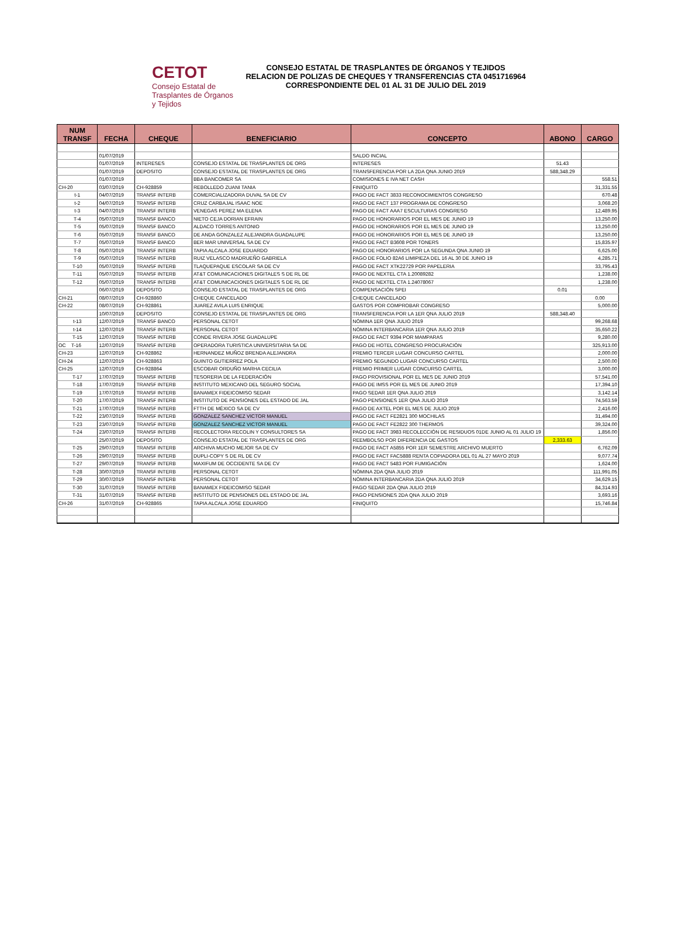CETOT
Consejo Estatal de Trasplantes de Órganos y Tejidos
CONSEJO ESTATAL DE TRASPLANTES DE ÓRGANOS Y TEJIDOS
RELACION DE POLIZAS DE CHEQUES Y TRANSFERENCIAS CTA 0451716964
CORRESPONDIENTE DEL 01 AL 31 DE JULIO DEL 2019
| NUM TRANSF | FECHA | CHEQUE | BENEFICIARIO | CONCEPTO | ABONO | CARGO |
| --- | --- | --- | --- | --- | --- | --- |
| | 01/07/2019 | | | SALDO INCIAL | | |
| | 01/07/2019 | INTERESES | CONSEJO ESTATAL DE TRASPLANTES DE ORG | INTERESES | 51.43 | |
| | 01/07/2019 | DEPOSITO | CONSEJO ESTATAL DE TRASPLANTES DE ORG | TRANSFERENCIA POR LA 2DA QNA JUNIO 2019 | 588,348.29 | |
| | 01/07/2019 | | BBA BANCOMER SA | COMISIONES E IVA NET CASH | | 558.51 |
| CH-20 | 03/07/2019 | CH-928859 | REBOLLEDO ZUANI TANIA | FINIQUITO | | 31,331.55 |
| t-1 | 04/07/2019 | TRANSF INTERB | COMERCIALIZADORA DUVAL SA DE CV | PAGO DE FACT 3833 RECONOCIMIENTOS CONGRESO | | 670.48 |
| t-2 | 04/07/2019 | TRANSF INTERB | CRUZ CARBAJAL ISAAC NOE | PAGO DE FACT 137 PROGRAMA DE CONGRESO | | 3,068.20 |
| t-3 | 04/07/2019 | TRANSF INTERB | VENEGAS PEREZ MA ELENA | PAGO DE FACT AAA7 ESCULTURAS CONGRESO | | 12,489.95 |
| T-4 | 05/07/2019 | TRANSF BANCO | NIETO CEJA DORIAN EFRAIN | PAGO DE HONORARIOS POR EL MES DE JUNIO 19 | | 13,250.00 |
| T-5 | 05/07/2019 | TRANSF BANCO | ALDACO TORRES ANTONIO | PAGO DE HONORARIOS POR EL MES DE JUNIO 19 | | 13,250.00 |
| T-6 | 05/07/2019 | TRANSF BANCO | DE ANDA GONZALEZ ALEJANDRA GUADALUPE | PAGO DE HONORARIOS POR EL MES DE JUNIO 19 | | 13,250.00 |
| T-7 | 05/07/2019 | TRANSF BANCO | BER MAR UNIVERSAL SA DE CV | PAGO DE FACT B3608 POR TONERS | | 15,835.97 |
| T-8 | 05/07/2019 | TRANSF INTERB | TAPIA ALCALA JOSE EDUARDO | PAGO DE HONORARIOS POR LA SEGUNDA QNA JUNIO 19 | | 6,625.00 |
| T-9 | 05/07/2019 | TRANSF INTERB | RUIZ VELASCO MADRUEÑO GABRIELA | PAGO DE FOLIO 82A6 LIMIPIEZA DEL 16 AL 30 DE JUNIO 19 | | 4,285.71 |
| T-10 | 05/07/2019 | TRANSF INTERB | TLAQUEPAQUE ESCOLAR SA DE CV | PAGO DE FACT XTK22729 POR PAPELERIA | | 33,795.43 |
| T-11 | 05/07/2019 | TRANSF INTERB | AT&T COMUNICACIONES DIGITALES S DE RL DE | PAGO DE NEXTEL CTA 1.20089282 | | 1,238.00 |
| T-12 | 05/07/2019 | TRANSF INTERB | AT&T COMUNICACIONES DIGITALES S DE RL DE | PAGO DE NEXTEL CTA 1.24078067 | | 1,238.00 |
| | 06/07/2019 | DEPOSITO | CONSEJO ESTATAL DE TRASPLANTES DE ORG | COMPENSACIÓN SPEI | 0.01 | |
| CH-21 | 08/07/2019 | CH-928860 | CHEQUE CANCELADO | CHEQUE CANCELADO | | 0.00 |
| CH-22 | 08/07/2019 | CH-928861 | JUAREZ AVILA LUIS ENRIQUE | GASTOS POR COMPROBAR CONGRESO | | 5,000.00 |
| | 10/07/2019 | DEPOSITO | CONSEJO ESTATAL DE TRASPLANTES DE ORG | TRANSFERENCIA POR LA 1ER QNA JULIO 2019 | 588,348.40 | |
| t-13 | 12/07/2019 | TRANSF BANCO | PERSONAL CETOT | NÓMINA 1ER QNA JULIO 2019 | | 99,268.68 |
| t-14 | 12/07/2019 | TRANSF INTERB | PERSONAL CETOT | NÓMINA INTERBANCARIA 1ER QNA JULIO 2019 | | 35,650.22 |
| T-15 | 12/07/2019 | TRANSF INTERB | CONDE RIVERA JOSE GUADALUPE | PAGO DE FACT 9394 POR MAMPARAS | | 9,280.00 |
| OC T-16 | 12/07/2019 | TRANSF INTERB | OPERADORA TURISTICA UNIVERSITARIA SA DE | PAGO DE HOTEL CONGRESO PROCURACIÓN | | 325,913.00 |
| CH-23 | 12/07/2019 | CH-928862 | HERNANDEZ MUÑOZ BRENDA ALEJANDRA | PREMIO TERCER LUGAR CONCURSO CARTEL | | 2,000.00 |
| CH-24 | 12/07/2019 | CH-928863 | GUINTO GUTIERREZ POLA | PREMIO SEGUNDO LUGAR CONCURSO CARTEL | | 2,500.00 |
| CH-25 | 12/07/2019 | CH-928864 | ESCOBAR ORDUÑO MARHA CECILIA | PREMIO PRIMER LUGAR CONCURSO CARTEL | | 3,000.00 |
| T-17 | 17/07/2019 | TRANSF INTERB | TESORERIA DE LA FEDERACIÓN | PAGO PROVISIONAL POR EL MES DE JUNIO 2019 | | 57,541.00 |
| T-18 | 17/07/2019 | TRANSF INTERB | INSTITUTO MEXICANO DEL SEGURO SOCIAL | PAGO DE IMSS POR EL MES DE JUNIO 2019 | | 17,394.10 |
| T-19 | 17/07/2019 | TRANSF INTERB | BANAMEX FIDEICOMISO SEDAR | PAGO SEDAR 1ER QNA JULIO 2019 | | 3,142.14 |
| T-20 | 17/07/2019 | TRANSF INTERB | INSTITUTO DE PENSIONES DEL ESTADO DE JAL | PAGO PENSIONES 1ER QNA JULIO 2019 | | 74,563.59 |
| T-21 | 17/07/2019 | TRANSF INTERB | FTTH DE MÉXICO SA DE CV | PAGO DE AXTEL POR EL MES DE JULIO 2019 | | 2,416.00 |
| T-22 | 23/07/2019 | TRANSF INTERB | GONZALEZ SANCHEZ VICTOR MANUEL | PAGO DE FACT FE2821 300 MOCHILAS | | 31,494.00 |
| T-23 | 23/07/2019 | TRANSF INTERB | GONZALEZ SANCHEZ VICTOR MANUEL | PAGO DE FACT FE2822 300 THERMOS | | 39,324.00 |
| T-24 | 23/07/2019 | TRANSF INTERB | RECOLECTORA RECOLIN Y CONSULTORES SA | PAGO DE FACT 3983 RECOLECCIÓN DE RESIDUOS 01DE JUNIO AL 01 JULIO 19 | | 1,856.00 |
| | 25/07/2019 | DEPOSITO | CONSEJO ESTATAL DE TRASPLANTES DE ORG | REEMBOLSO POR DIFERENCIA DE GASTOS | 2,333.63 | |
| T-25 | 29/07/2019 | TRANSF INTERB | ARCHIVA MUCHO MEJOR SA DE CV | PAGO DE FACT A5855 POR 1ER SEMESTRE ARCHIVO MUERTO | | 6,762.09 |
| T-26 | 29/07/2019 | TRANSF INTERB | DUPLI-COPY S DE RL DE CV | PAGO DE FACT FAC5888 RENTA COPIADORA DEL 01 AL 27 MAYO 2019 | | 9,077.74 |
| T-27 | 29/07/2019 | TRANSF INTERB | MAXIFUM DE OCCIDENTE SA DE CV | PAGO DE FACT 5483 POR FUMIGACIÓN | | 1,624.00 |
| T-28 | 30/07/2019 | TRANSF INTERB | PERSONAL CETOT | NÓMINA 2DA QNA JULIO 2019 | | 111,991.05 |
| T-29 | 30/07/2019 | TRANSF INTERB | PERSONAL CETOT | NÓMINA INTERBANCARIA 2DA QNA JULIO 2019 | | 34,629.15 |
| T-30 | 31/07/2019 | TRANSF INTERB | BANAMEX FIDEICOMISO SEDAR | PAGO SEDAR 2DA QNA JULIO 2019 | | 84,314.93 |
| T-31 | 31/07/2019 | TRANSF INTERB | INSTITUTO DE PENSIONES DEL ESTADO DE JAL | PAGO PENSIONES 2DA QNA JULIO 2019 | | 3,693.16 |
| CH-26 | 31/07/2019 | CH-928865 | TAPIA ALCALA JOSE EDUARDO | FINIQUITO | | 15,746.84 |